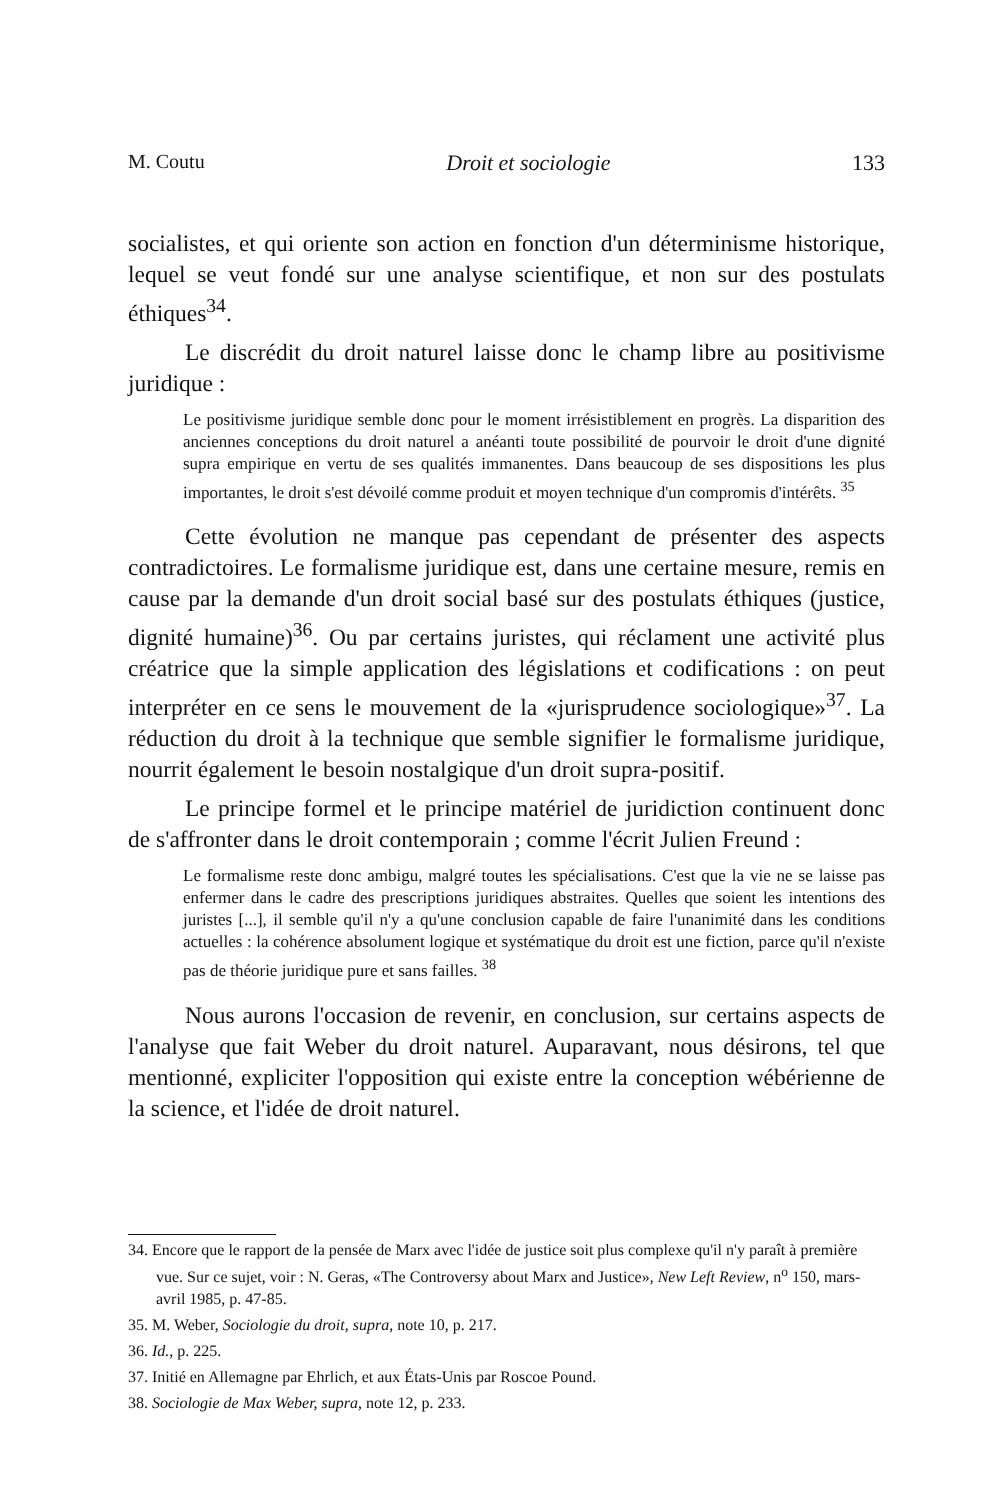M. Coutu Droit et sociologie 133
socialistes, et qui oriente son action en fonction d'un déterminisme historique, lequel se veut fondé sur une analyse scientifique, et non sur des postulats éthiques<sup>34</sup>.
Le discrédit du droit naturel laisse donc le champ libre au positivisme juridique :
Le positivisme juridique semble donc pour le moment irrésistiblement en progrès. La disparition des anciennes conceptions du droit naturel a anéanti toute possibilité de pourvoir le droit d'une dignité supra empirique en vertu de ses qualités immanentes. Dans beaucoup de ses dispositions les plus importantes, le droit s'est dévoilé comme produit et moyen technique d'un compromis d'intérêts. <sup>35</sup>
Cette évolution ne manque pas cependant de présenter des aspects contradictoires. Le formalisme juridique est, dans une certaine mesure, remis en cause par la demande d'un droit social basé sur des postulats éthiques (justice, dignité humaine)<sup>36</sup>. Ou par certains juristes, qui réclament une activité plus créatrice que la simple application des législations et codifications : on peut interpréter en ce sens le mouvement de la «jurisprudence sociologique»<sup>37</sup>. La réduction du droit à la technique que semble signifier le formalisme juridique, nourrit également le besoin nostalgique d'un droit supra-positif.
Le principe formel et le principe matériel de juridiction continuent donc de s'affronter dans le droit contemporain ; comme l'écrit Julien Freund :
Le formalisme reste donc ambigu, malgré toutes les spécialisations. C'est que la vie ne se laisse pas enfermer dans le cadre des prescriptions juridiques abstraites. Quelles que soient les intentions des juristes [...], il semble qu'il n'y a qu'une conclusion capable de faire l'unanimité dans les conditions actuelles : la cohérence absolument logique et systématique du droit est une fiction, parce qu'il n'existe pas de théorie juridique pure et sans failles. <sup>38</sup>
Nous aurons l'occasion de revenir, en conclusion, sur certains aspects de l'analyse que fait Weber du droit naturel. Auparavant, nous désirons, tel que mentionné, expliciter l'opposition qui existe entre la conception wébérienne de la science, et l'idée de droit naturel.
34. Encore que le rapport de la pensée de Marx avec l'idée de justice soit plus complexe qu'il n'y paraît à première vue. Sur ce sujet, voir : N. Geras, «The Controversy about Marx and Justice», New Left Review, n<sup>o</sup> 150, mars-avril 1985, p. 47-85.
35. M. Weber, Sociologie du droit, supra, note 10, p. 217.
36. Id., p. 225.
37. Initié en Allemagne par Ehrlich, et aux États-Unis par Roscoe Pound.
38. Sociologie de Max Weber, supra, note 12, p. 233.